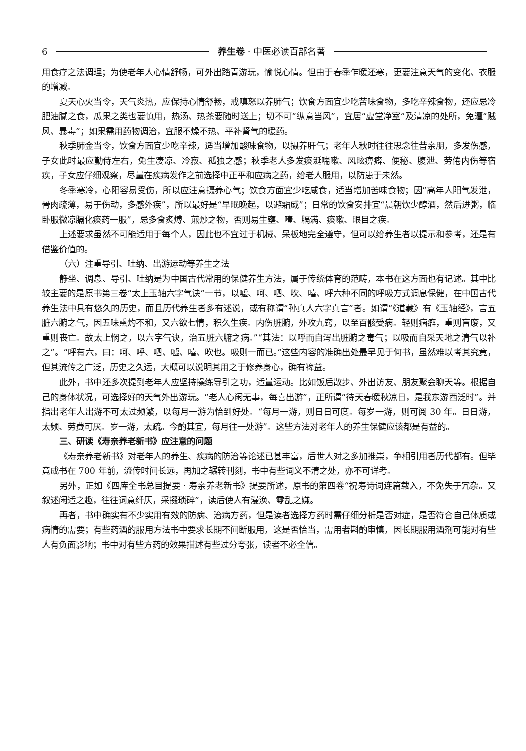6 养生卷 · 中医必读百部名著
用食疗之法调理；为使老年人心情舒畅，可外出踏青游玩，愉悦心情。但由于春季乍暖还寒，更要注意天气的变化、衣服的增减。
夏天心火当令，天气炎热，应保持心情舒畅，戒嗔怒以养肺气；饮食方面宜少吃苦味食物，多吃辛辣食物，还应忌冷肥油腻之食，瓜果之类也要慎用，热汤、热茶要随时送上；切不可“纵意当风”，宜居“虚堂净室”及清凉的处所，免遭“贼风、暴毒”；如果需用药物调治，宜服不燥不热、平补肾气的暖药。
秋季肺金当令，饮食方面宜少吃辛辣，适当增加酸味食物，以摄养肝气；老年人秋时往往思念往昔亲朋，多发伤感，子女此时最应勤侍左右，免生凄凉、冷寂、孤独之感；秋季老人多发痰涎喘嗽、风眩痹癖、便秘、腹泄、劳倦内伤等宿疾，子女应仔细观察，尽量在疾病发作之前选择中正平和应病之药，给老人服用，以防患于未然。
冬季寒冷，心阳容易受伤，所以应注意摄养心气；饮食方面宜少吃咸食，适当增加苦味食物；因“高年人阳气发泄，骨肉疏薄，易于伤动，多感外疾”，所以最好是“早眠晚起，以避霜威”；日常的饮食安排宜“晨朝饮少醇酒，然后进粥，临卧服微凉膈化痰药一服”，忌多食炙煿、煎炒之物，否则易生壅、噎、膈满、痰嗽、眼目之疾。
上述要求虽然不可能适用于每个人，因此也不宜过于机械、呆板地完全遵守，但可以给养生者以提示和参考，还是有借鉴价值的。
（六）注重导引、吐纳、出游运动等养生之法
静坐、调息、导引、吐纳是为中国古代常用的保健养生方法，属于传统体育的范畴，本书在这方面也有记述。其中比较主要的是原书第三卷“太上玉轴六字气诀”一节，以嘘、呵、呬、吹、嘻、呼六种不同的呼吸方式调息保健，在中国古代养生法中具有悠久的历史，而且历代养生者多有述说，或有称谓“孙真人六字真言”者。如谓“《道藏》有《玉轴经》，言五脏六腑之气，因五味熏灼不和，又六欲七情，积久生疾。内伤脏腑，外攻九窍，以至百骸受病。轻则痼癖，重则盲废，又重则丧亡。故太上悯之，以六字气诀，治五脏六腑之病。”“其法：以呼而自泻出脏腑之毒气；以吸而自采天地之清气以补之”。“呼有六，曰：呵、呼、呬、嘘、嘻、吹也。吸则一而已。”这些内容的准确出处最早见于何书，虽然难以考其究竟，但其流传之广泛，历史之久远，大概可以说明其用之于修养身心，确有裨益。
此外，书中还多次提到老年人应坚持操练导引之功，适量运动。比如饭后散步、外出访友、朋友聚会聊天等。根据自己的身体状况，可选择好的天气外出游玩。“老人心闲无事，每喜出游”，正所谓“待天春暖秋凉日，是我东游西泛时”。并指出老年人出游不可太过频繁，以每月一游为恰到好处。“每月一游，则日日可度。每岁一游，则可阅 30 年。日日游，太频、劳费可厌。岁一游，太疏。今酌其宜，每月往一处游”。这些方法对老年人的养生保健应该都是有益的。
三、研读《寿亲养老新书》应注意的问题
《寿亲养老新书》对老年人的养生、疾病的防治等论述已甚丰富，后世人对之多加推崇，争相引用者历代都有。但毕竟成书在 700 年前，流传时间长远，再加之辗转刊刻，书中有些词义不清之处，亦不可详考。
另外，正如《四库全书总目提要 · 寿亲养老新书》提要所述，原书的第四卷“祝寿诗词连篇载入，不免失于冗杂。又叙述闲适之趣，往往词意纤仄，采掇琐碎”，读后使人有漫涣、零乱之嫌。
再者，书中确实有不少实用有效的防病、治病方药，但是读者选择方药时需仔细分析是否对症，是否符合自己体质或病情的需要；有些药酒的服用方法书中要求长期不间断服用，这是否恰当，需用者斟酌审慎，因长期服用酒剂可能对有些人有负面影响；书中对有些方药的效果描述有些过分夸张，读者不必全信。